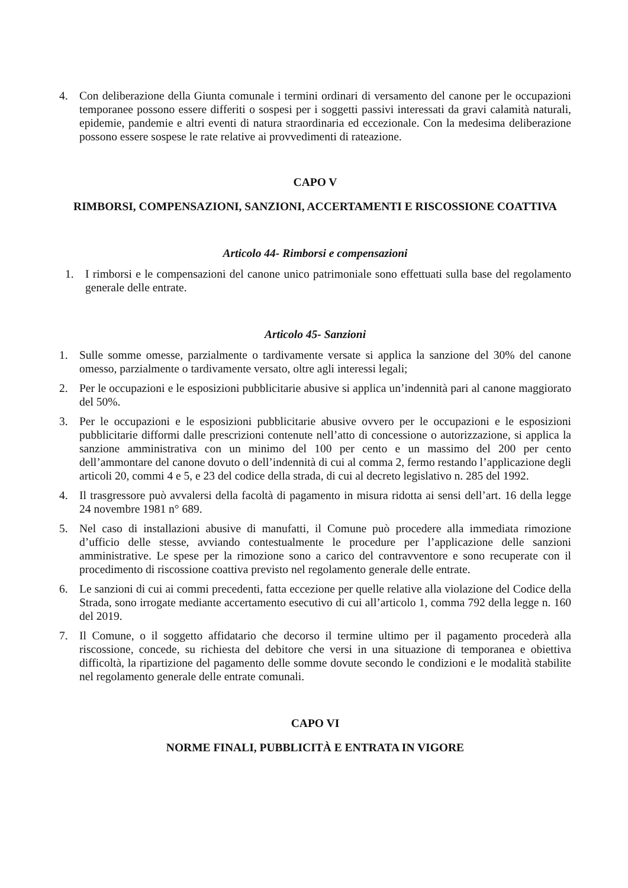4. Con deliberazione della Giunta comunale i termini ordinari di versamento del canone per le occupazioni temporanee possono essere differiti o sospesi per i soggetti passivi interessati da gravi calamità naturali, epidemie, pandemie e altri eventi di natura straordinaria ed eccezionale. Con la medesima deliberazione possono essere sospese le rate relative ai provvedimenti di rateazione.
CAPO V
RIMBORSI, COMPENSAZIONI, SANZIONI, ACCERTAMENTI E RISCOSSIONE COATTIVA
Articolo 44- Rimborsi e compensazioni
1. I rimborsi e le compensazioni del canone unico patrimoniale sono effettuati sulla base del regolamento generale delle entrate.
Articolo 45- Sanzioni
1. Sulle somme omesse, parzialmente o tardivamente versate si applica la sanzione del 30% del canone omesso, parzialmente o tardivamente versato, oltre agli interessi legali;
2. Per le occupazioni e le esposizioni pubblicitarie abusive si applica un’indennità pari al canone maggiorato del 50%.
3. Per le occupazioni e le esposizioni pubblicitarie abusive ovvero per le occupazioni e le esposizioni pubblicitarie difformi dalle prescrizioni contenute nell’atto di concessione o autorizzazione, si applica la sanzione amministrativa con un minimo del 100 per cento e un massimo del 200 per cento dell’ammontare del canone dovuto o dell’indennità di cui al comma 2, fermo restando l’applicazione degli articoli 20, commi 4 e 5, e 23 del codice della strada, di cui al decreto legislativo n. 285 del 1992.
4. Il trasgressore può avvalersi della facoltà di pagamento in misura ridotta ai sensi dell’art. 16 della legge 24 novembre 1981 n° 689.
5. Nel caso di installazioni abusive di manufatti, il Comune può procedere alla immediata rimozione d’ufficio delle stesse, avviando contestualmente le procedure per l’applicazione delle sanzioni amministrative. Le spese per la rimozione sono a carico del contravventore e sono recuperate con il procedimento di riscossione coattiva previsto nel regolamento generale delle entrate.
6. Le sanzioni di cui ai commi precedenti, fatta eccezione per quelle relative alla violazione del Codice della Strada, sono irrogate mediante accertamento esecutivo di cui all’articolo 1, comma 792 della legge n. 160 del 2019.
7. Il Comune, o il soggetto affidatario che decorso il termine ultimo per il pagamento procederà alla riscossione, concede, su richiesta del debitore che versi in una situazione di temporanea e obiettiva difficoltà, la ripartizione del pagamento delle somme dovute secondo le condizioni e le modalità stabilite nel regolamento generale delle entrate comunali.
CAPO VI
NORME FINALI, PUBBLICITÀ E ENTRATA IN VIGORE